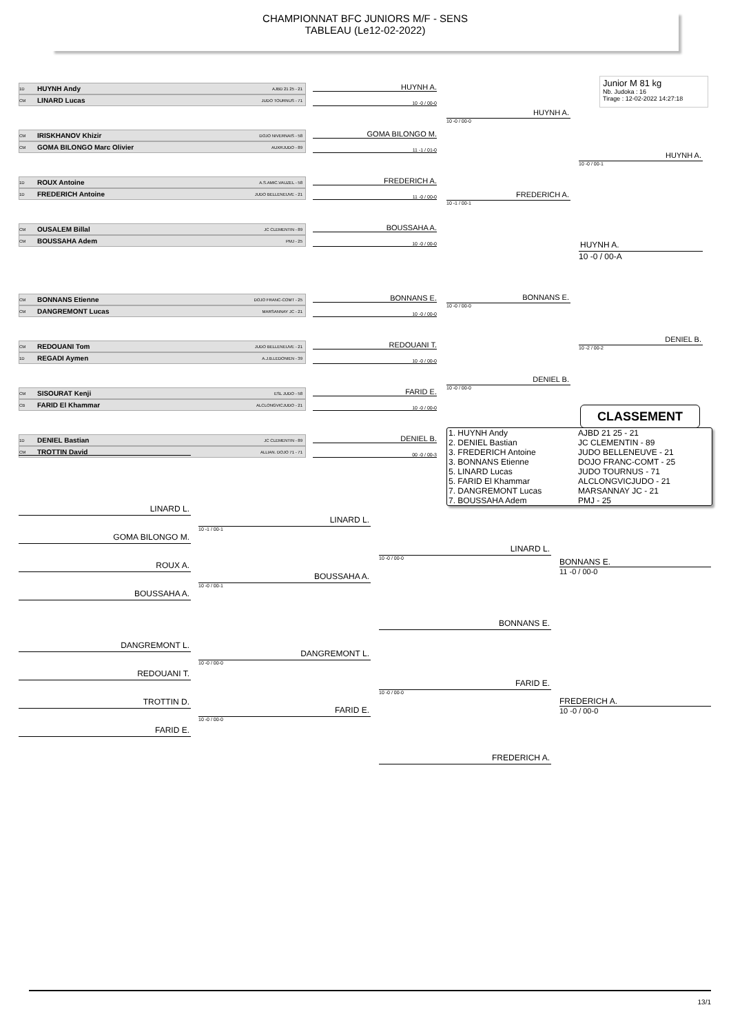CHAMPIONNAT BFC JUNIORS M/F - SENS
TABLEAU (Le12-02-2022)
Junior M 81 kg
Nb. Judoka : 16
Tirage : 12-02-2022 14:27:18
1D HUYNH Andy AJBD 21 25 - 21
CM LINARD Lucas JUDO TOURNUS - 71
HUYNH A.
10 -0 / 00-0
CM IRISKHANOV Khizir DOJO NIVERNAIS - 58
CM GOMA BILONGO Marc Olivier AUXRJUDO - 89
GOMA BILONGO M.
11 -1 / 01-0
1D ROUX Antoine A.S.AMIC.VAUZEL - 58
1D FREDERICH Antoine JUDO BELLENEUVE - 21
FREDERICH A.
11 -0 / 00-0
CM OUSALEM Billal JC CLEMENTIN - 89
CM BOUSSAHA Adem PMJ - 25
BOUSSAHA A.
10 -0 / 00-0
CM BONNANS Etienne DOJO FRANC-COMT - 25
CM DANGREMONT Lucas MARSANNAY JC - 21
BONNANS E.
10 -0 / 00-0
CM REDOUANI Tom JUDO BELLENEUVE - 21
1D REGADI Aymen A.J.B.LEDONIEN - 39
REDOUANI T.
10 -0 / 00-0
CM SISOURAT Kenji ESL JUDO - 58
CB FARID El Khammar ALCLONGVICJUDO - 21
FARID E.
10 -0 / 00-0
1D DENIEL Bastian JC CLEMENTIN - 89
CM TROTTIN David ALLIAN. DOJO 71 - 71
DENIEL B.
00 -0 / 00-3
HUYNH A.
10 -0 / 00-0
FREDERICH A.
10 -1 / 00-1
BONNANS E.
10 -0 / 00-0
DENIEL B.
10 -0 / 00-0
HUYNH A.
10 -0 / 00-1
HUYNH A.
10 -0 / 00-A
DENIEL B.
10 -2 / 00-2
CLASSEMENT
| 1. HUYNH Andy | AJBD 21 25 - 21 |
| 2. DENIEL Bastian | JC CLEMENTIN - 89 |
| 3. FREDERICH Antoine | JUDO BELLENEUVE - 21 |
| 3. BONNANS Etienne | DOJO FRANC-COMT - 25 |
| 5. LINARD Lucas | JUDO TOURNUS - 71 |
| 5. FARID El Khammar | ALCLONGVICJUDO - 21 |
| 7. DANGREMONT Lucas | MARSANNAY JC - 21 |
| 7. BOUSSAHA Adem | PMJ - 25 |
LINARD L.
GOMA BILONGO M.
ROUX A.
BOUSSAHA A.
DANGREMONT L.
REDOUANI T.
TROTTIN D.
FARID E.
LINARD L.
10 -1 / 00-1
BOUSSAHA A.
10 -0 / 00-1
DANGREMONT L.
10 -0 / 00-0
FARID E.
10 -0 / 00-0
LINARD L.
10 -0 / 00-0
BONNANS E.
FARID E.
10 -0 / 00-0
FREDERICH A.
BONNANS E.
11 -0 / 00-0
FREDERICH A.
10 -0 / 00-0
13/1